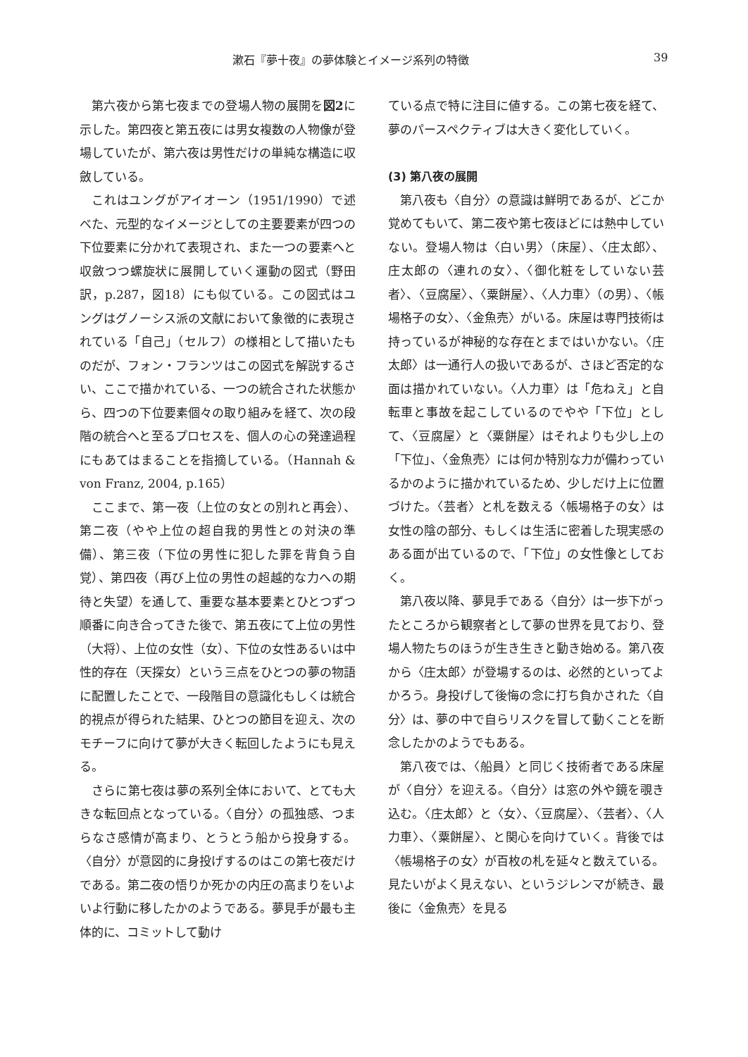漱石『夢十夜』の夢体験とイメージ系列の特徴 39
第六夜から第七夜までの登場人物の展開を図2に示した。第四夜と第五夜には男女複数の人物像が登場していたが、第六夜は男性だけの単純な構造に収斂している。
これはユングがアイオーン（1951/1990）で述べた、元型的なイメージとしての主要要素が四つの下位要素に分かれて表現され、また一つの要素へと収斂つつ螺旋状に展開していく運動の図式（野田訳，p.287，図18）にも似ている。この図式はユングはグノーシス派の文献において象徴的に表現されている「自己」（セルフ）の様相として描いたものだが、フォン・フランツはこの図式を解説するさい、ここで描かれている、一つの統合された状態から、四つの下位要素個々の取り組みを経て、次の段階の統合へと至るプロセスを、個人の心の発達過程にもあてはまることを指摘している。（Hannah & von Franz, 2004, p.165）
ここまで、第一夜（上位の女との別れと再会）、第二夜（やや上位の超自我的男性との対決の準備）、第三夜（下位の男性に犯した罪を背負う自覚）、第四夜（再び上位の男性の超越的な力への期待と失望）を通して、重要な基本要素とひとつずつ順番に向き合ってきた後で、第五夜にて上位の男性（大将）、上位の女性（女）、下位の女性あるいは中性的存在（天探女）という三点をひとつの夢の物語に配置したことで、一段階目の意識化もしくは統合的視点が得られた結果、ひとつの節目を迎え、次のモチーフに向けて夢が大きく転回したようにも見える。
さらに第七夜は夢の系列全体において、とても大きな転回点となっている。〈自分〉の孤独感、つまらなさ感情が高まり、とうとう船から投身する。〈自分〉が意図的に身投げするのはこの第七夜だけである。第二夜の悟りか死かの内圧の高まりをいよいよ行動に移したかのようである。夢見手が最も主体的に、コミットして動け
ている点で特に注目に値する。この第七夜を経て、夢のパースペクティブは大きく変化していく。
(3) 第八夜の展開
第八夜も〈自分〉の意識は鮮明であるが、どこか覚めてもいて、第二夜や第七夜ほどには熱中していない。登場人物は〈白い男〉（床屋）、〈庄太郎〉、庄太郎の〈連れの女〉、〈御化粧をしていない芸者〉、〈豆腐屋〉、〈粟餅屋〉、〈人力車〉（の男）、〈帳場格子の女〉、〈金魚売〉がいる。床屋は専門技術は持っているが神秘的な存在とまではいかない。〈庄太郎〉は一通行人の扱いであるが、さほど否定的な面は描かれていない。〈人力車〉は「危ねえ」と自転車と事故を起こしているのでやや「下位」として、〈豆腐屋〉と〈粟餅屋〉はそれよりも少し上の「下位」、〈金魚売〉には何か特別な力が備わっているかのように描かれているため、少しだけ上に位置づけた。〈芸者〉と札を数える〈帳場格子の女〉は女性の陰の部分、もしくは生活に密着した現実感のある面が出ているので、「下位」の女性像としておく。
第八夜以降、夢見手である〈自分〉は一歩下がったところから観察者として夢の世界を見ており、登場人物たちのほうが生き生きと動き始める。第八夜から〈庄太郎〉が登場するのは、必然的といってよかろう。身投げして後悔の念に打ち負かされた〈自分〉は、夢の中で自らリスクを冒して動くことを断念したかのようでもある。
第八夜では、〈船員〉と同じく技術者である床屋が〈自分〉を迎える。〈自分〉は窓の外や鏡を覗き込む。〈庄太郎〉と〈女〉、〈豆腐屋〉、〈芸者〉、〈人力車〉、〈粟餅屋〉、と関心を向けていく。背後では〈帳場格子の女〉が百枚の札を延々と数えている。見たいがよく見えない、というジレンマが続き、最後に〈金魚売〉を見る